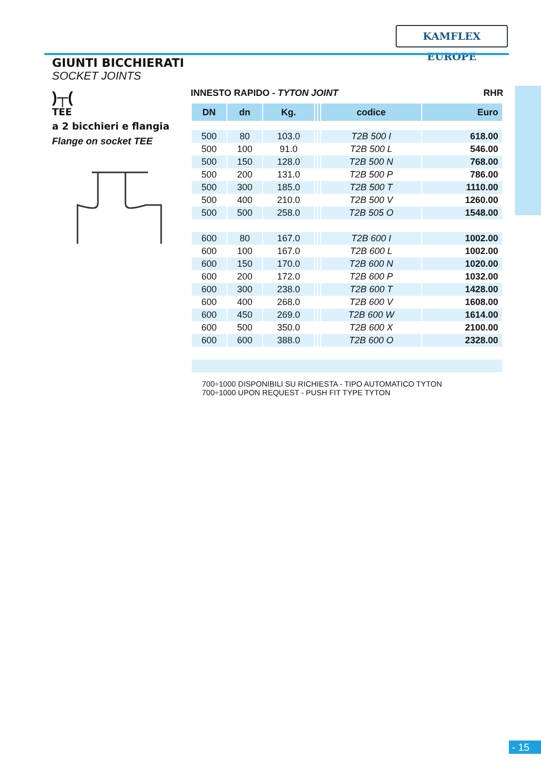KAMFLEX EUROPE
GIUNTI BICCHIERATI
SOCKET JOINTS
)┬(
TEE
a 2 bicchieri e flangia
Flange on socket TEE
INNESTO RAPIDO - TYTON JOINT RHR
| DN | dn | Kg. | | | codice | Euro |
| --- | --- | --- | --- | --- | --- | --- |
| 500 | 80 | 103.0 | | | T2B 500 I | 618.00 |
| 500 | 100 | 91.0 | | | T2B 500 L | 546.00 |
| 500 | 150 | 128.0 | | | T2B 500 N | 768.00 |
| 500 | 200 | 131.0 | | | T2B 500 P | 786.00 |
| 500 | 300 | 185.0 | | | T2B 500 T | 1110.00 |
| 500 | 400 | 210.0 | | | T2B 500 V | 1260.00 |
| 500 | 500 | 258.0 | | | T2B 505 O | 1548.00 |
| 600 | 80 | 167.0 | | | T2B 600 I | 1002.00 |
| 600 | 100 | 167.0 | | | T2B 600 L | 1002.00 |
| 600 | 150 | 170.0 | | | T2B 600 N | 1020.00 |
| 600 | 200 | 172.0 | | | T2B 600 P | 1032.00 |
| 600 | 300 | 238.0 | | | T2B 600 T | 1428.00 |
| 600 | 400 | 268.0 | | | T2B 600 V | 1608.00 |
| 600 | 450 | 269.0 | | | T2B 600 W | 1614.00 |
| 600 | 500 | 350.0 | | | T2B 600 X | 2100.00 |
| 600 | 600 | 388.0 | | | T2B 600 O | 2328.00 |
700÷1000 DISPONIBILI SU RICHIESTA - TIPO AUTOMATICO TYTON
700÷1000 UPON REQUEST - PUSH FIT TYPE TYTON
- 15